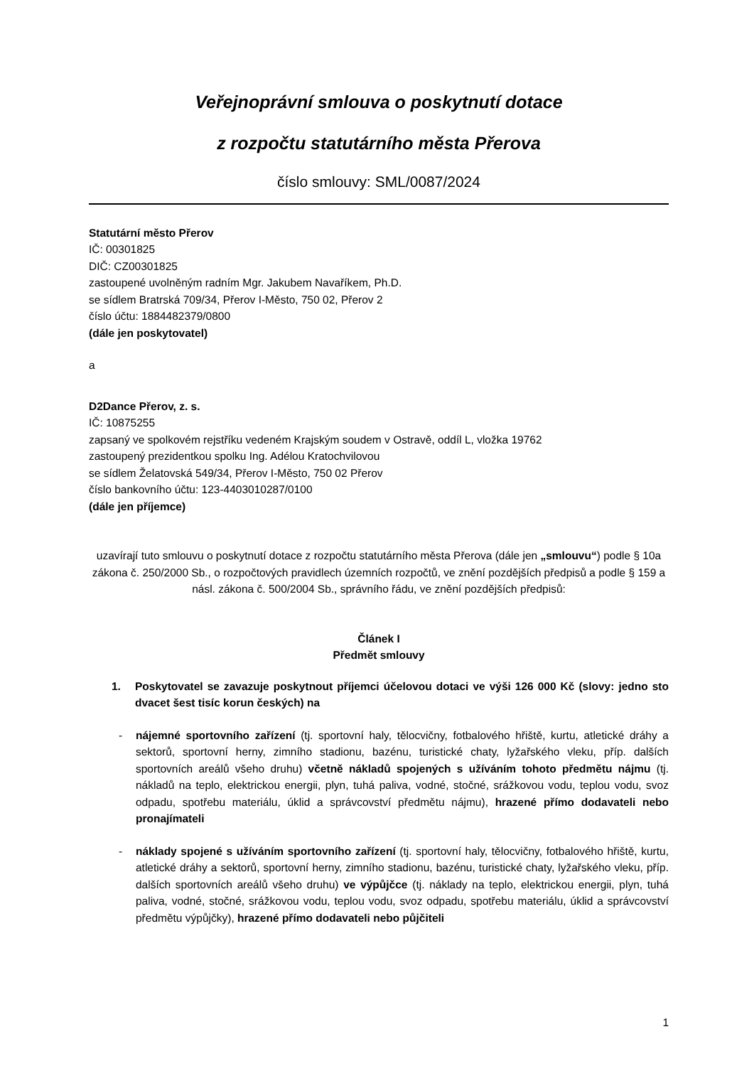Veřejnoprávní smlouva o poskytnutí dotace
z rozpočtu statutárního města Přerova
číslo smlouvy: SML/0087/2024
Statutární město Přerov
IČ: 00301825
DIČ: CZ00301825
zastoupené uvolněným radním Mgr. Jakubem Navaříkem, Ph.D.
se sídlem Bratrská 709/34, Přerov I-Město, 750 02, Přerov 2
číslo účtu: 1884482379/0800
(dále jen poskytovatel)
a
D2Dance Přerov, z. s.
IČ: 10875255
zapsaný ve spolkovém rejstříku vedeném Krajským soudem v Ostravě, oddíl L, vložka 19762
zastoupený prezidentkou spolku Ing. Adélou Kratochvilovou
se sídlem Želatovská 549/34, Přerov I-Město, 750 02 Přerov
číslo bankovního účtu: 123-4403010287/0100
(dále jen příjemce)
uzavírají tuto smlouvu o poskytnutí dotace z rozpočtu statutárního města Přerova (dále jen „smlouvu“) podle § 10a zákona č. 250/2000 Sb., o rozpočtových pravidlech územních rozpočtů, ve znění pozdějších předpisů a podle § 159 a násl. zákona č. 500/2004 Sb., správního řádu, ve znění pozdějších předpisů:
Článek I
Předmět smlouvy
1. Poskytovatel se zavazuje poskytnout příjemci účelovou dotaci ve výši 126 000 Kč (slovy: jedno sto dvacet šest tisíc korun českých) na
- nájemné sportovního zařízení (tj. sportovní haly, tělocvičny, fotbalového hřiště, kurtu, atletické dráhy a sektorů, sportovní herny, zimního stadionu, bazénu, turistické chaty, lyžařského vleku, příp. dalších sportovních areálů všeho druhu) včetně nákladů spojených s užíváním tohoto předmětu nájmu (tj. nákladů na teplo, elektrickou energii, plyn, tuhá paliva, vodné, stočné, srážkovou vodu, teplou vodu, svoz odpadu, spotřebu materiálu, úklid a správcovství předmětu nájmu), hrazené přímo dodavateli nebo pronajímateli
- náklady spojené s užíváním sportovního zařízení (tj. sportovní haly, tělocvičny, fotbalového hřiště, kurtu, atletické dráhy a sektorů, sportovní herny, zimního stadionu, bazénu, turistické chaty, lyžařského vleku, příp. dalších sportovních areálů všeho druhu) ve výpůjčce (tj. náklady na teplo, elektrickou energii, plyn, tuhá paliva, vodné, stočné, srážkovou vodu, teplou vodu, svoz odpadu, spotřebu materiálu, úklid a správcovství předmětu výpůjčky), hrazené přímo dodavateli nebo půjčiteli
1